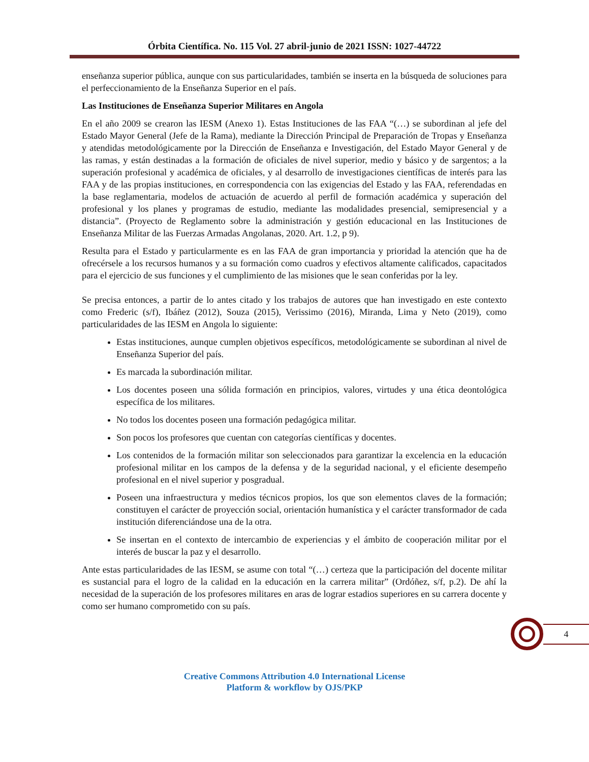Órbita Científica. No. 115 Vol. 27 abril-junio de 2021 ISSN: 1027-44722
enseñanza superior pública, aunque con sus particularidades, también se inserta en la búsqueda de soluciones para el perfeccionamiento de la Enseñanza Superior en el país.
Las Instituciones de Enseñanza Superior Militares en Angola
En el año 2009 se crearon las IESM (Anexo 1). Estas Instituciones de las FAA “(…) se subordinan al jefe del Estado Mayor General (Jefe de la Rama), mediante la Dirección Principal de Preparación de Tropas y Enseñanza y atendidas metodológicamente por la Dirección de Enseñanza e Investigación, del Estado Mayor General y de las ramas, y están destinadas a la formación de oficiales de nivel superior, medio y básico y de sargentos; a la superación profesional y académica de oficiales, y al desarrollo de investigaciones científicas de interés para las FAA y de las propias instituciones, en correspondencia con las exigencias del Estado y las FAA, referendadas en la base reglamentaria, modelos de actuación de acuerdo al perfil de formación académica y superación del profesional y los planes y programas de estudio, mediante las modalidades presencial, semipresencial y a distancia”. (Proyecto de Reglamento sobre la administración y gestión educacional en las Instituciones de Enseñanza Militar de las Fuerzas Armadas Angolanas, 2020. Art. 1.2, p 9).
Resulta para el Estado y particularmente es en las FAA de gran importancia y prioridad la atención que ha de ofrecérsele a los recursos humanos y a su formación como cuadros y efectivos altamente calificados, capacitados para el ejercicio de sus funciones y el cumplimiento de las misiones que le sean conferidas por la ley.
Se precisa entonces, a partir de lo antes citado y los trabajos de autores que han investigado en este contexto como Frederic (s/f), Ibáñez (2012), Souza (2015), Verissimo (2016), Miranda, Lima y Neto (2019), como particularidades de las IESM en Angola lo siguiente:
Estas instituciones, aunque cumplen objetivos específicos, metodológicamente se subordinan al nivel de Enseñanza Superior del país.
Es marcada la subordinación militar.
Los docentes poseen una sólida formación en principios, valores, virtudes y una ética deontológica específica de los militares.
No todos los docentes poseen una formación pedagógica militar.
Son pocos los profesores que cuentan con categorías científicas y docentes.
Los contenidos de la formación militar son seleccionados para garantizar la excelencia en la educación profesional militar en los campos de la defensa y de la seguridad nacional, y el eficiente desempeño profesional en el nivel superior y posgradual.
Poseen una infraestructura y medios técnicos propios, los que son elementos claves de la formación; constituyen el carácter de proyección social, orientación humanística y el carácter transformador de cada institución diferenciándose una de la otra.
Se insertan en el contexto de intercambio de experiencias y el ámbito de cooperación militar por el interés de buscar la paz y el desarrollo.
Ante estas particularidades de las IESM, se asume con total “(…) certeza que la participación del docente militar es sustancial para el logro de la calidad en la educación en la carrera militar” (Ordóñez, s/f, p.2). De ahí la necesidad de la superación de los profesores militares en aras de lograr estadios superiores en su carrera docente y como ser humano comprometido con su país.
4
Creative Commons Attribution 4.0 International License
Platform & workflow by OJS/PKP